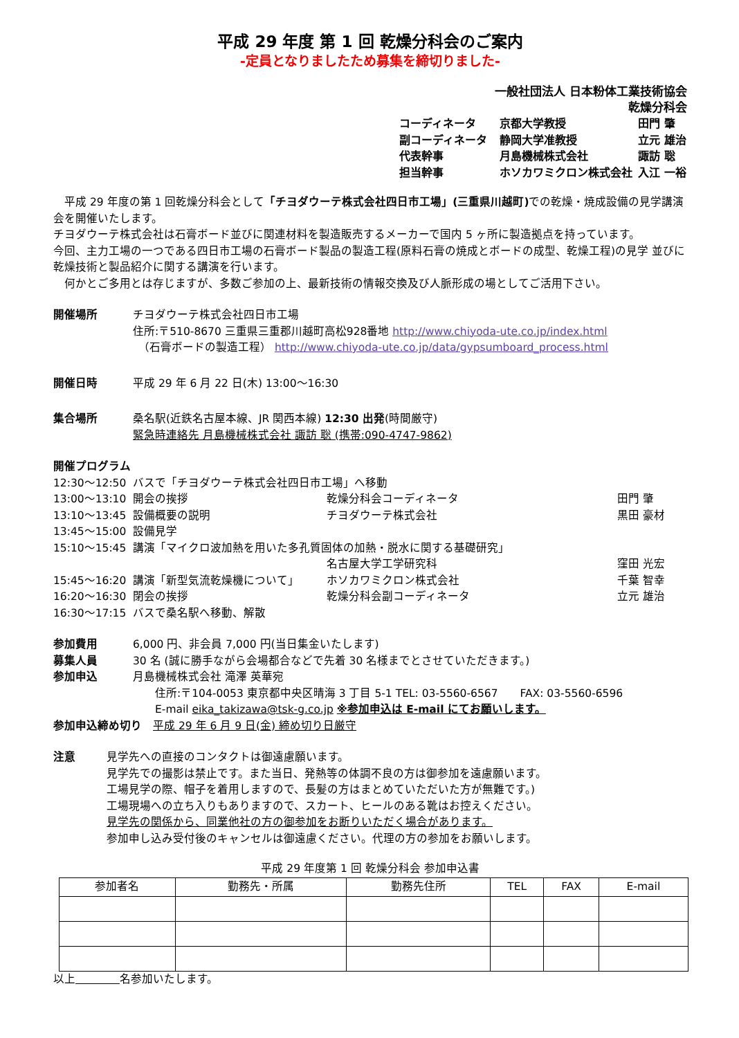平成 29 年度 第 1 回 乾燥分科会のご案内
-定員となりましたため募集を締切りました-
一般社団法人 日本粉体工業技術協会
乾燥分科会
コーディネータ 京都大学教授 田門 肇
副コーディネータ 静岡大学准教授 立元 雄治
代表幹事 月島機械株式会社 諏訪 聡
担当幹事 ホソカワミクロン株式会社 入江 一裕
　平成 29 年度の第 1 回乾燥分科会として「チヨダウーテ株式会社四日市工場」(三重県川越町) での乾燥・焼成設備の見学講演会を開催いたします。
チヨダウーテ株式会社は石膏ボード並びに関連材料を製造販売するメーカーで国内 5 ヶ所に製造拠点を持っています。
今回、主力工場の一つである四日市工場の石膏ボード製品の製造工程(原料石膏の焼成とボードの成型、乾燥工程)の見学 並びに乾燥技術と製品紹介に関する講演を行います。
　何かとご多用とは存じますが、多数ご参加の上、最新技術の情報交換及び人脈形成の場としてご活用下さい。
開催場所 チヨダウーテ株式会社四日市工場
住所:〒510-8670 三重県三重郡川越町高松928番地 http://www.chiyoda-ute.co.jp/index.html
　（石膏ボードの製造工程） http://www.chiyoda-ute.co.jp/data/gypsumboard_process.html
開催日時 平成 29 年 6 月 22 日(木) 13:00～16:30
集合場所 桑名駅(近鉄名古屋本線、JR 関西本線) 12:30 出発(時間厳守)
緊急時連絡先 月島機械株式会社 諏訪 聡 (携帯:090-4747-9862)
開催プログラム
12:30～12:50 バスで「チヨダウーテ株式会社四日市工場」へ移動
13:00～13:10 開会の挨拶 乾燥分科会コーディネータ 田門 肇
13:10～13:45 設備概要の説明 チヨダウーテ株式会社 黒田 豪材
13:45～15:00 設備見学
15:10～15:45 講演「マイクロ波加熱を用いた多孔質固体の加熱・脱水に関する基礎研究」
名古屋大学工学研究科 窪田 光宏
15:45～16:20 講演「新型気流乾燥機について」 ホソカワミクロン株式会社 千葉 智幸
16:20～16:30 閉会の挨拶 乾燥分科会副コーディネータ 立元 雄治
16:30～17:15 バスで桑名駅へ移動、解散
参加費用 6,000 円、非会員 7,000 円(当日集金いたします)
募集人員 30 名 (誠に勝手ながら会場都合などで先着 30 名様までとさせていただきます。)
参加申込 月島機械株式会社 滝澤 英華宛
　　住所:〒104-0053 東京都中央区晴海 3 丁目 5-1 TEL: 03-5560-6567　　FAX: 03-5560-6596
　　E-mail eika_takizawa@tsk-g.co.jp ※参加申込は E-mail にてお願いします。
参加申込締め切り　平成 29 年 6 月 9 日(金) 締め切り日厳守
注意 見学先への直接のコンタクトは御遠慮願います。
見学先での撮影は禁止です。また当日、発熱等の体調不良の方は御参加を遠慮願います。
工場見学の際、帽子を着用しますので、長髪の方はまとめていただいた方が無難です。)
工場現場への立ち入りもありますので、スカート、ヒールのある靴はお控えください。
見学先の関係から、同業他社の方の御参加をお断りいただく場合があります。
参加申し込み受付後のキャンセルは御遠慮ください。代理の方の参加をお願いします。
平成 29 年度第 1 回 乾燥分科会 参加申込書
| 参加者名 | 勤務先・所属 | 勤務先住所 | TEL | FAX | E-mail |
| --- | --- | --- | --- | --- | --- |
以上　　　　 名参加いたします。